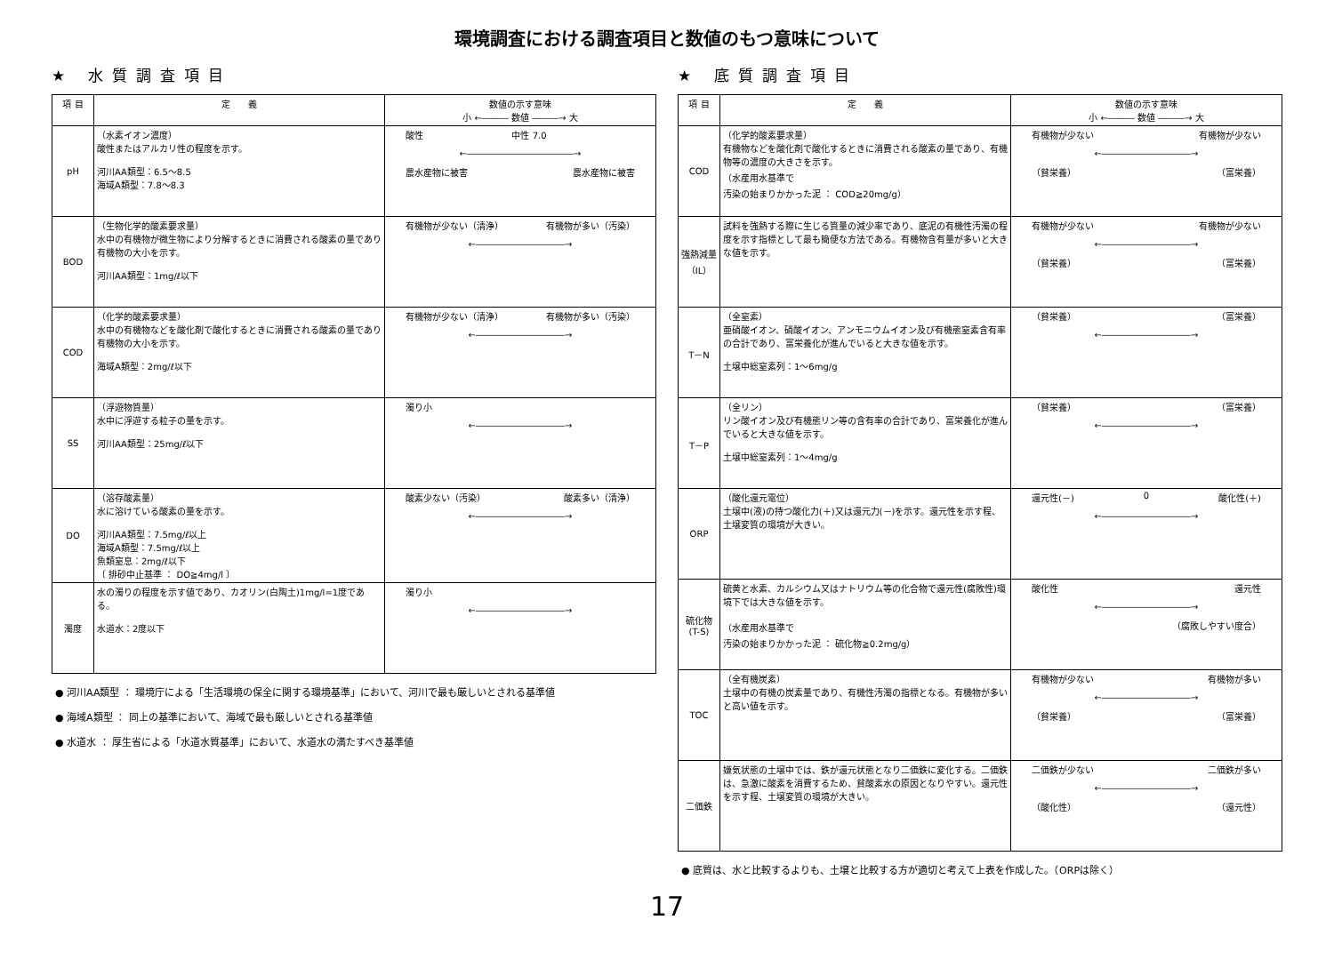環境調査における調査項目と数値のもつ意味について
★ 水質調査項目
| 項 目 | 定 義 | 数値の示す意味 小 ←――― 数値 ―――→ 大 |
| --- | --- | --- |
| pH | （水素イオン濃度） 酸性またはアルカリ性の程度を示す。 河川AA類型：6.5～8.5 海域A類型：7.8～8.3 | 酸性 中性 7.0 ←――――――――――――→ 農水産物に被害 農水産物に被害 |
| BOD | （生物化学的酸素要求量） 水中の有機物が微生物により分解するときに消費される酸素の量であり有機物の大小を示す。 河川AA類型：1mg/ℓ以下 | 有機物が少ない（清浄） 有機物が多い（汚染） ←――――――――――→ |
| COD | （化学的酸素要求量） 水中の有機物などを酸化剤で酸化するときに消費される酸素の量であり有機物の大小を示す。 海域A類型：2mg/ℓ以下 | 有機物が少ない（清浄） 有機物が多い（汚染） ←――――――――――→ |
| SS | （浮遊物質量） 水中に浮遊する粒子の量を示す。 河川AA類型：25mg/ℓ以下 | 濁り小 ←――――――――――→ |
| DO | （溶存酸素量） 水に溶けている酸素の量を示す。 河川AA類型：7.5mg/ℓ以上 海域A類型：7.5mg/ℓ以上 魚類窒息：2mg/ℓ以下 〔 排砂中止基準 ： DO≧4mg/l 〕 | 酸素少ない（汚染） 酸素多い（清浄） ←――――――――――→ |
| 濁度 | 水の濁りの程度を示す値であり、カオリン(白陶土)1mg/l=1度である。 水道水：2度以下 | 濁り小 ←――――――――――→ |
● 河川AA類型 ： 環境庁による「生活環境の保全に関する環境基準」において、河川で最も厳しいとされる基準値
● 海域A類型 ： 同上の基準において、海域で最も厳しいとされる基準値
● 水道水 ： 厚生省による「水道水質基準」において、水道水の満たすべき基準値
★ 底質調査項目
| 項 目 | 定 義 | 数値の示す意味 小 ←――― 数値 ―――→ 大 |
| --- | --- | --- |
| COD | （化学的酸素要求量） 有機物などを酸化剤で酸化するときに消費される酸素の量であり、有機物等の濃度の大きさを示す。 （水産用水基準で 汚染の始まりかかった泥 ： COD≧20mg/g） | 有機物が少ない 有機物が少ない ←――――――――――→ （貧栄養） （富栄養） |
| 強熱減量（IL） | 試料を強熱する際に生じる質量の減少率であり、底泥の有機性汚濁の程度を示す指標として最も簡便な方法である。有機物含有量が多いと大きな値を示す。 | 有機物が少ない 有機物が少ない ←――――――――――→ （貧栄養） （富栄養） |
| T－N | （全窒素） 亜硝酸イオン、硝酸イオン、アンモニウムイオン及び有機態窒素含有率の合計であり、富栄養化が進んでいると大きな値を示す。 土壌中総窒素列：1～6mg/g | （貧栄養） （富栄養） ←――――――――――→ |
| T－P | （全リン） リン酸イオン及び有機態リン等の含有率の合計であり、富栄養化が進んでいると大きな値を示す。 土壌中総窒素列：1～4mg/g | （貧栄養） （富栄養） ←――――――――――→ |
| ORP | （酸化還元電位） 土壌中(液)の持つ酸化力(＋)又は還元力(－)を示す。還元性を示す程、土壌変質の環境が大きい。 | 還元性(－) 0 酸化性(＋) ←――――――――――→ |
| 硫化物 (T-S) | 硫黄と水素、カルシウム又はナトリウム等の化合物で還元性(腐敗性)環境下では大きな値を示す。 （水産用水基準で 汚染の始まりかかった泥 ： 硫化物≧0.2mg/g） | 酸化性 還元性 ←――――――――――→ （腐敗しやすい度合） |
| TOC | （全有機炭素） 土壌中の有機の炭素量であり、有機性汚濁の指標となる。有機物が多いと高い値を示す。 | 有機物が少ない 有機物が多い ←――――――――――→ （貧栄養） （富栄養） |
| 二価鉄 | 嫌気状態の土壌中では、鉄が還元状態となり二価鉄に変化する。二価鉄は、急激に酸素を消費するため、貧酸素水の原因となりやすい。還元性を示す程、土壌変質の環境が大きい。 | 二価鉄が少ない 二価鉄が多い ←――――――――――→ （酸化性） （還元性） |
● 底質は、水と比較するよりも、土壌と比較する方が適切と考えて上表を作成した。（ORPは除く）
17